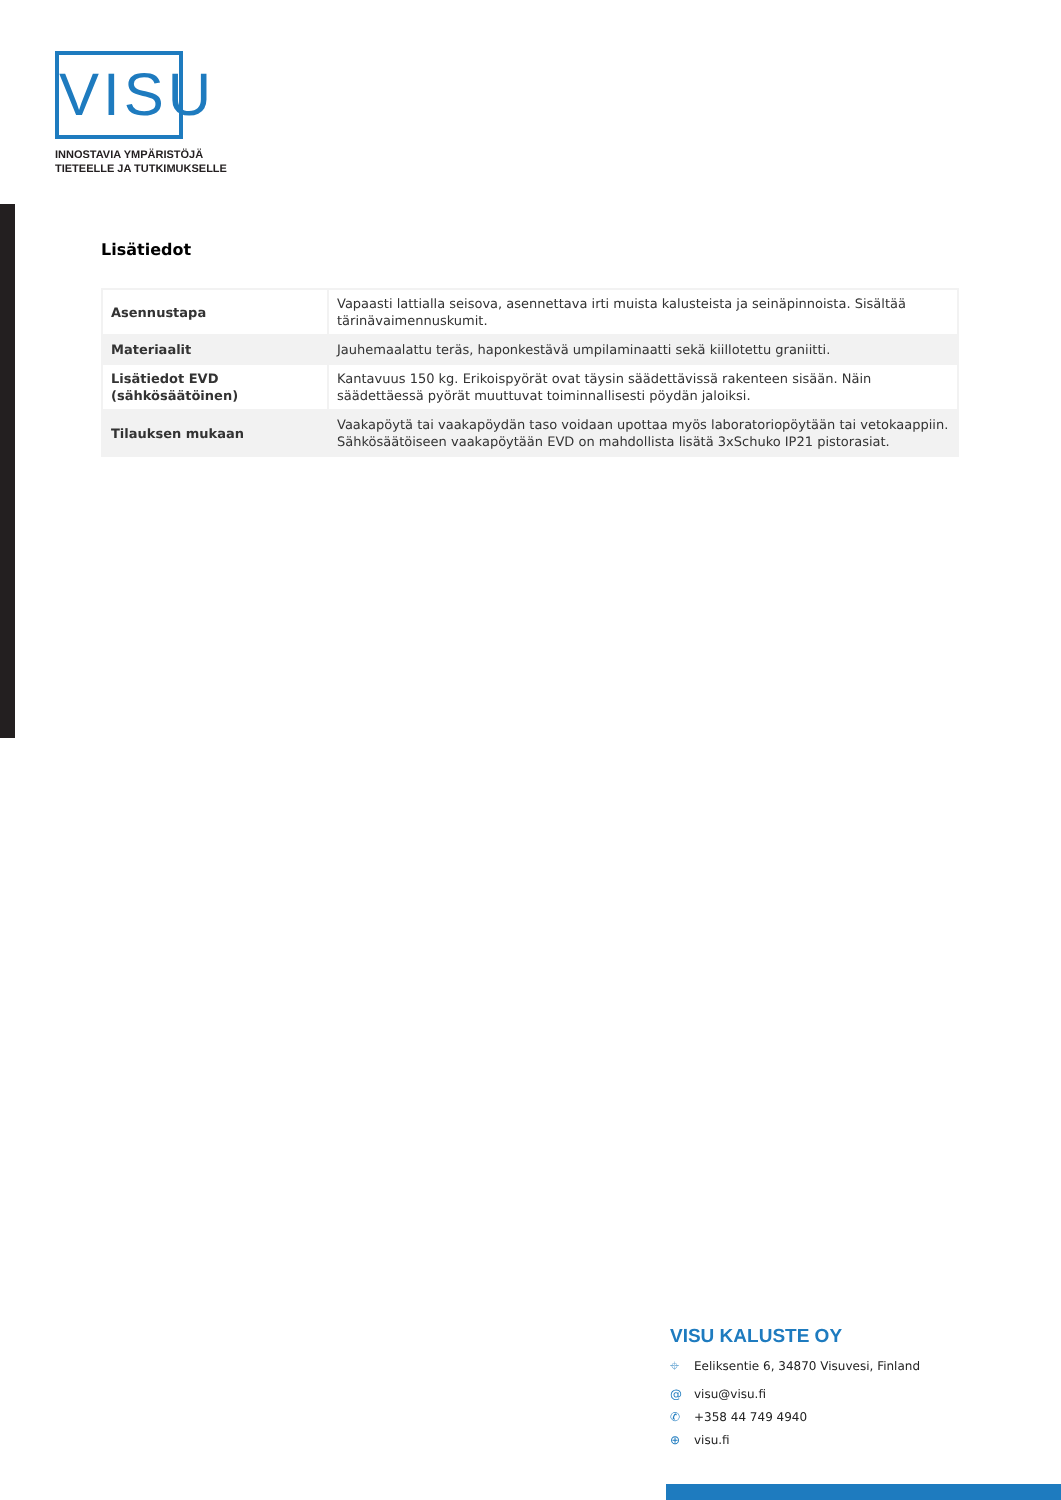VISU
INNOSTAVIA YMPÄRISTÖJÄ
TIETEELLE JA TUTKIMUKSELLE
Lisätiedot
| Asennustapa | Vapaasti lattialla seisova, asennettava irti muista kalusteista ja seinäpinnoista. Sisältää tärinävaimennuskumit. |
| Materiaalit | Jauhemaalattu teräs, haponkestävä umpilaminaatti sekä kiillotettu graniitti. |
| Lisätiedot EVD (sähkösäätöinen) | Kantavuus 150 kg. Erikoispyörät ovat täysin säädettävissä rakenteen sisään. Näin säädettäessä pyörät muuttuvat toiminnallisesti pöydän jaloiksi. |
| Tilauksen mukaan | Vaakapöytä tai vaakapöydän taso voidaan upottaa myös laboratoriopöytään tai vetokaappiin. Sähkösäätöiseen vaakapöytään EVD on mahdollista lisätä 3xSchuko IP21 pistorasiat. |
VISU KALUSTE OY
⌖ Eeliksentie 6, 34870 Visuvesi, Finland
@ visu@visu.fi
✆ +358 44 749 4940
⊕ visu.fi